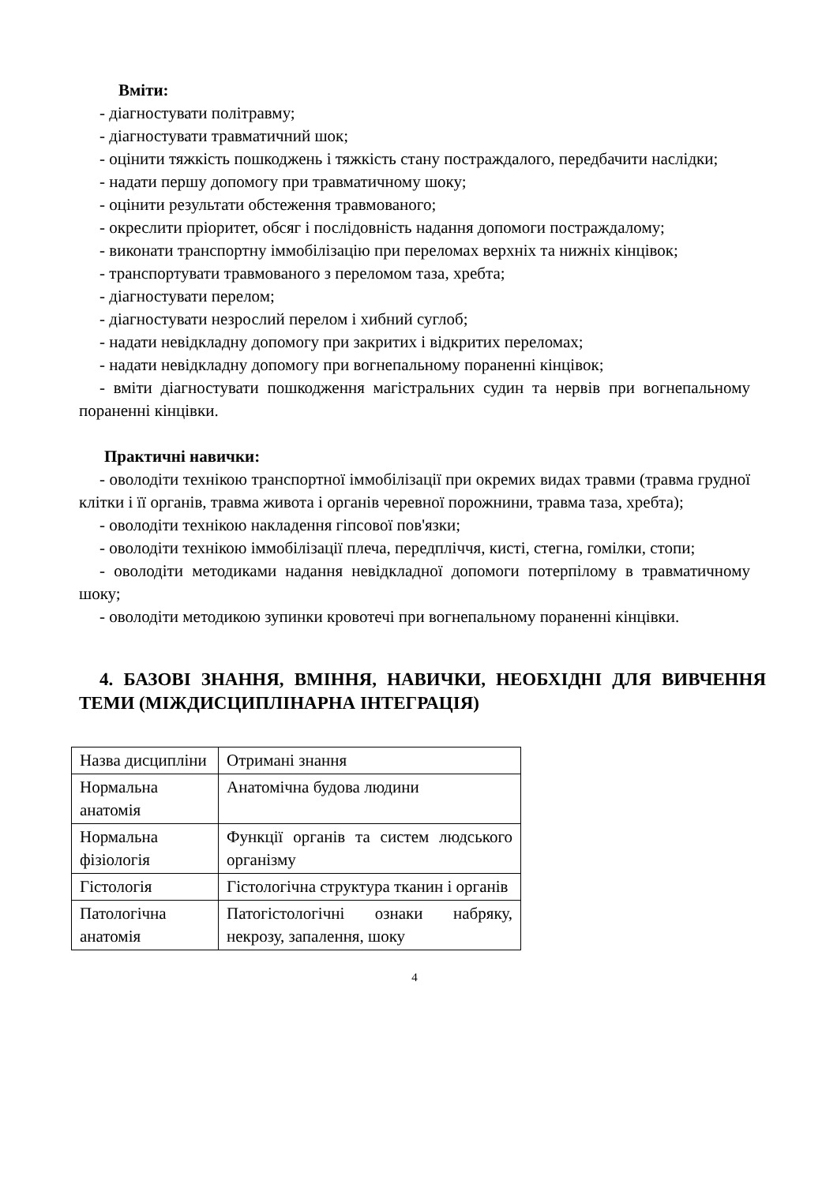Вміти:
- діагностувати політравму;
- діагностувати травматичний шок;
- оцінити тяжкість пошкоджень і тяжкість стану постраждалого, передбачити наслідки;
- надати першу допомогу при травматичному шоку;
- оцінити результати обстеження травмованого;
- окреслити пріоритет, обсяг і послідовність надання допомоги постраждалому;
- виконати транспортну іммобілізацію при переломах верхніх та нижніх кінцівок;
- транспортувати травмованого з переломом таза, хребта;
- діагностувати перелом;
- діагностувати незрослий перелом і хибний суглоб;
- надати невідкладну допомогу при закритих і відкритих переломах;
- надати невідкладну допомогу при вогнепальному пораненні кінцівок;
- вміти діагностувати пошкодження магістральних судин та нервів при вогнепальному пораненні кінцівки.
Практичні навички:
- оволодіти технікою транспортної іммобілізації при окремих видах травми (травма грудної клітки і її органів, травма живота і органів черевної порожнини, травма таза, хребта);
- оволодіти технікою накладення гіпсової пов'язки;
- оволодіти технікою іммобілізації плеча, передпліччя, кисті, стегна, гомілки, стопи;
- оволодіти методиками надання невідкладної допомоги потерпілому в травматичному шоку;
- оволодіти методикою зупинки кровотечі при вогнепальному пораненні кінцівки.
4. БАЗОВІ ЗНАННЯ, ВМІННЯ, НАВИЧКИ, НЕОБХІДНІ ДЛЯ ВИВЧЕННЯ ТЕМИ (МІЖДИСЦИПЛІНАРНА ІНТЕГРАЦІЯ)
| Назва дисципліни | Отримані знання |
| Нормальна анатомія | Анатомічна будова людини |
| Нормальна фізіологія | Функції органів та систем людського організму |
| Гістологія | Гістологічна структура тканин і органів |
| Патологічна анатомія | Патогістологічні ознаки набряку, некрозу, запалення, шоку |
4